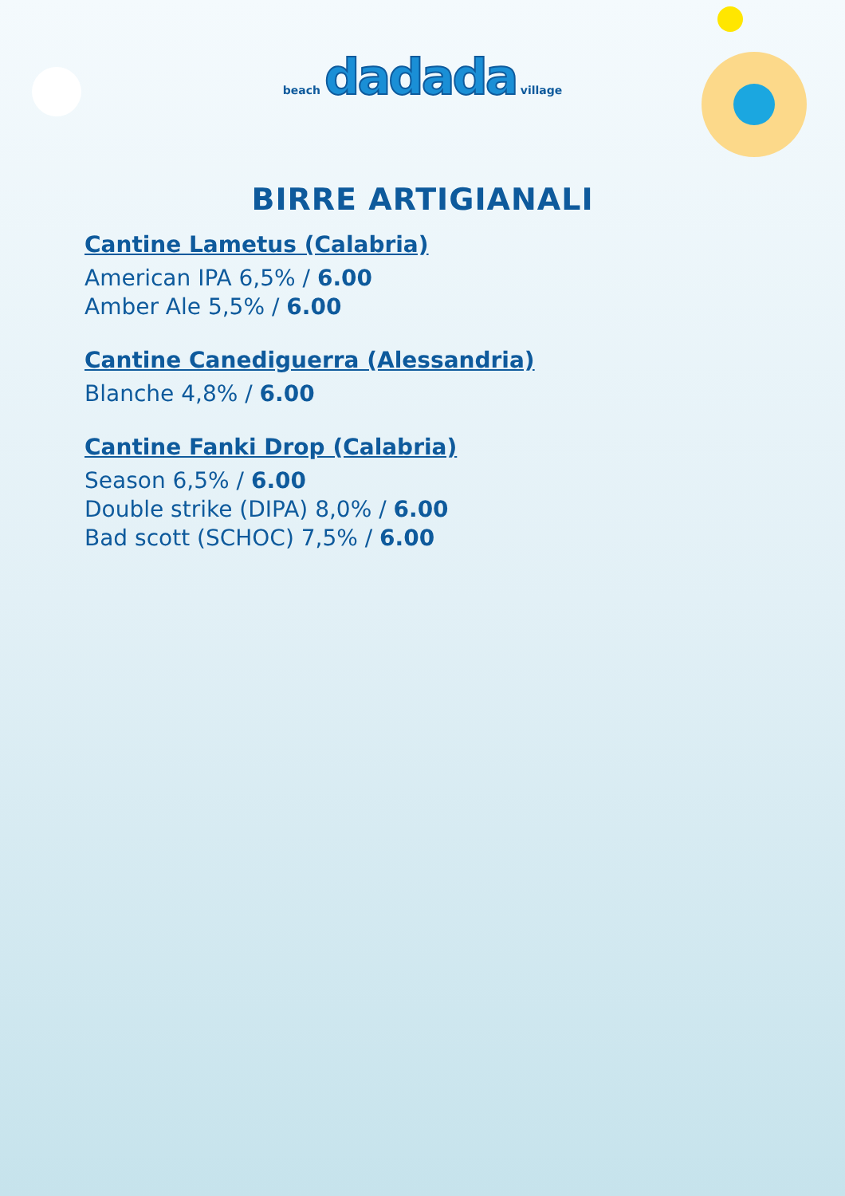beach dadada village
BIRRE ARTIGIANALI
Cantine Lametus (Calabria)
American IPA 6,5% / 6.00
Amber Ale 5,5% / 6.00
Cantine Canediguerra (Alessandria)
Blanche 4,8% / 6.00
Cantine Fanki Drop (Calabria)
Season 6,5% / 6.00
Double strike (DIPA) 8,0% / 6.00
Bad scott (SCHOC) 7,5% / 6.00